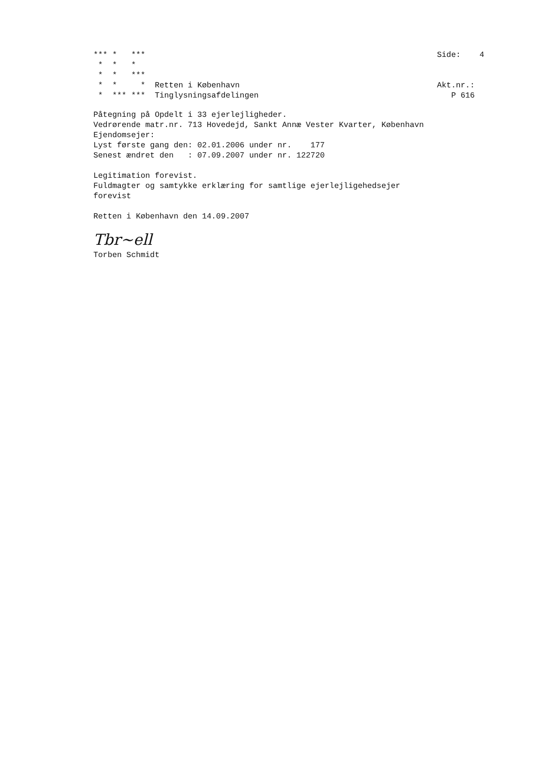*** *   ***
 *  *   *
 *  *   ***
 *  *     *  Retten i København
 *  *** ***  Tinglysningsafdelingen
Side:    4


Akt.nr.:
   P 616
Påtegning på Opdelt i 33 ejerlejligheder.
Vedrørende matr.nr. 713 Hovedejd, Sankt Annæ Vester Kvarter, København
Ejendomsejer:
Lyst første gang den: 02.01.2006 under nr.    177
Senest ændret den   : 07.09.2007 under nr. 122720

Legitimation forevist.
Fuldmagter og samtykke erklæring for samtlige ejerlejligehedsejer
forevist

Retten i København den 14.09.2007
Tbr~ell
Torben Schmidt